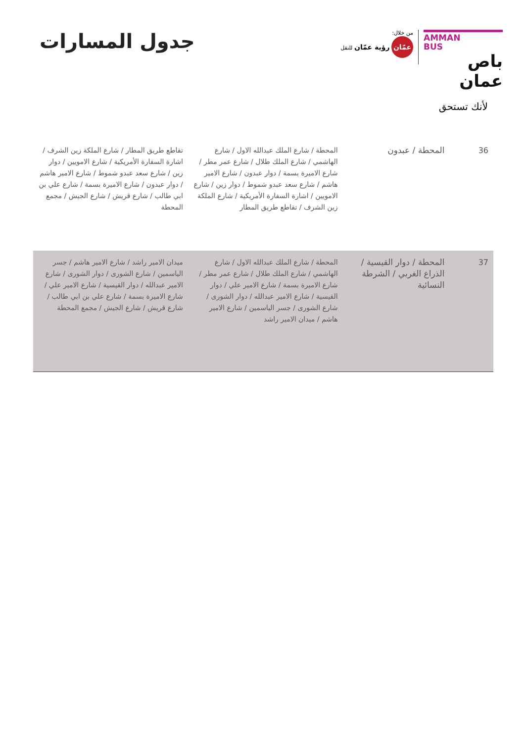AMMAN
BUS
باص عمان
من خلال:
عمّان رؤية عمّان للنقل
لأنك تستحق
جدول المسارات
| 36 | المحطة / عبدون | المحطة / شارع الملك عبدالله الاول / شارع الهاشمي / شارع الملك طلال / شارع عمر مطر / شارع الاميرة بسمة / دوار عبدون / شارع الامير هاشم / شارع سعد عبدو شموط / دوار زين / شارع الامويين / اشارة السفارة الأمريكية / شارع الملكة زين الشرف / تقاطع طريق المطار | تقاطع طريق المطار / شارع الملكة زين الشرف / اشارة السفارة الأمريكية / شارع الامويين / دوار زين / شارع سعد عبدو شموط / شارع الامير هاشم / دوار عبدون / شارع الاميرة بسمة / شارع علي بن ابي طالب / شارع قريش / شارع الجيش / مجمع المحطة |
| 37 | المحطة / دوار القيسية / الذراع الغربي / الشرطة النسائية | المحطة / شارع الملك عبدالله الاول / شارع الهاشمي / شارع الملك طلال / شارع عمر مطر / شارع الاميرة بسمة / شارع الامير علي / دوار القيسية / شارع الامير عبدالله / دوار الشورى / شارع الشورى / جسر الياسمين / شارع الامير هاشم / ميدان الامير راشد | ميدان الامير راشد / شارع الامير هاشم / جسر الياسمين / شارع الشورى / دوار الشورى / شارع الامير عبدالله / دوار القيسية / شارع الامير علي / شارع الاميرة بسمة / شارع علي بن ابي طالب / شارع قريش / شارع الجيش / مجمع المحطة |